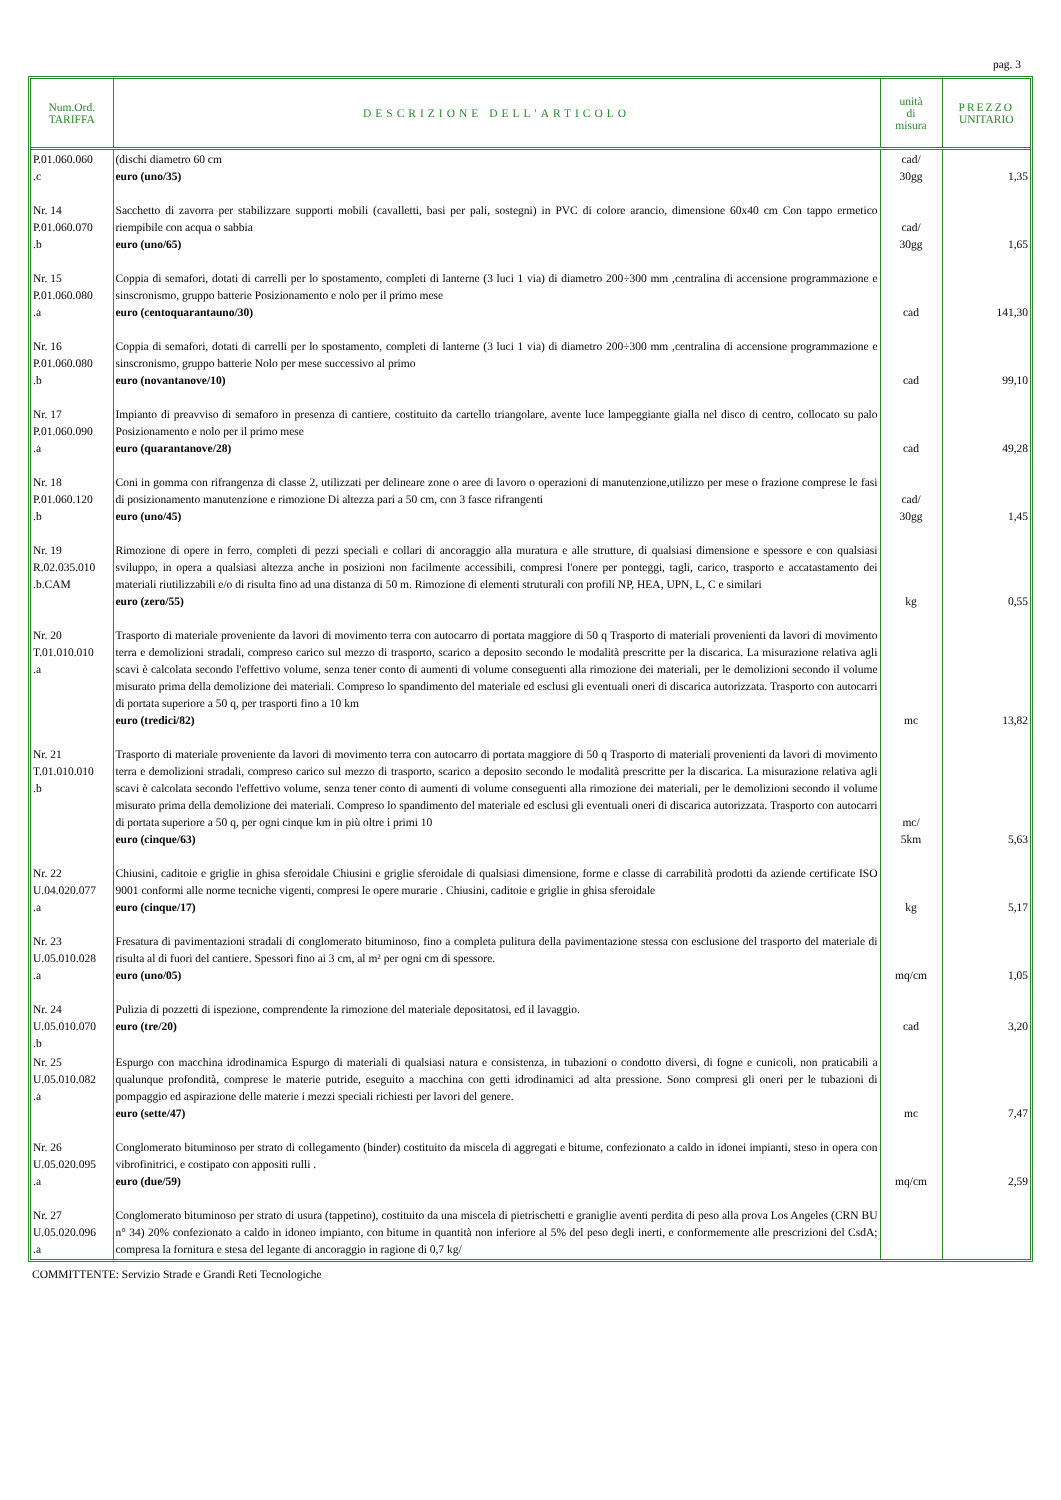pag. 3
| Num.Ord. TARIFFA | DESCRIZIONE DELL'ARTICOLO | unità di misura | PREZZO UNITARIO |
| --- | --- | --- | --- |
| P.01.060.060 .c | (dischi diametro 60 cm euro (uno/35) | cad/ 30gg | 1,35 |
| Nr. 14 P.01.060.070 .b | Sacchetto di zavorra per stabilizzare supporti mobili (cavalletti, basi per pali, sostegni) in PVC di colore arancio, dimensione 60x40 cm Con tappo ermetico riempibile con acqua o sabbia euro (uno/65) | cad/ 30gg | 1,65 |
| Nr. 15 P.01.060.080 .a | Coppia di semafori, dotati di carrelli per lo spostamento, completi di lanterne (3 luci 1 via) di diametro 200÷300 mm ,centralina di accensione programmazione e sinscronismo, gruppo batterie Posizionamento e nolo per il primo mese euro (centoquarantauno/30) | cad | 141,30 |
| Nr. 16 P.01.060.080 .b | Coppia di semafori, dotati di carrelli per lo spostamento, completi di lanterne (3 luci 1 via) di diametro 200÷300 mm ,centralina di accensione programmazione e sinscronismo, gruppo batterie Nolo per mese successivo al primo euro (novantanove/10) | cad | 99,10 |
| Nr. 17 P.01.060.090 .a | Impianto di preavviso di semaforo in presenza di cantiere, costituito da cartello triangolare, avente luce lampeggiante gialla nel disco di centro, collocato su palo Posizionamento e nolo per il primo mese euro (quarantanove/28) | cad | 49,28 |
| Nr. 18 P.01.060.120 .b | Coni in gomma con rifrangenza di classe 2, utilizzati per delineare zone o aree di lavoro o operazioni di manutenzione,utilizzo per mese o frazione comprese le fasi di posizionamento manutenzione e rimozione Di altezza pari a 50 cm, con 3 fasce rifrangenti euro (uno/45) | cad/ 30gg | 1,45 |
| Nr. 19 R.02.035.010 .b.CAM | Rimozione di opere in ferro, completi di pezzi speciali e collari di ancoraggio alla muratura e alle strutture, di qualsiasi dimensione e spessore e con qualsiasi sviluppo, in opera a qualsiasi altezza anche in posizioni non facilmente accessibili, compresi l'onere per ponteggi, tagli, carico, trasporto e accatastamento dei materiali riutilizzabili e/o di risulta fino ad una distanza di 50 m. Rimozione di elementi struturali con profili NP, HEA, UPN, L, C e similari euro (zero/55) | kg | 0,55 |
| Nr. 20 T.01.010.010 .a | Trasporto di materiale proveniente da lavori di movimento terra con autocarro di portata maggiore di 50 q Trasporto di materiali provenienti da lavori di movimento terra e demolizioni stradali, compreso carico sul mezzo di trasporto, scarico a deposito secondo le modalità prescritte per la discarica. La misurazione relativa agli scavi è calcolata secondo l'effettivo volume, senza tener conto di aumenti di volume conseguenti alla rimozione dei materiali, per le demolizioni secondo il volume misurato prima della demolizione dei materiali. Compreso lo spandimento del materiale ed esclusi gli eventuali oneri di discarica autorizzata. Trasporto con autocarri di portata superiore a 50 q, per trasporti fino a 10 km euro (tredici/82) | mc | 13,82 |
| Nr. 21 T.01.010.010 .b | Trasporto di materiale proveniente da lavori di movimento terra con autocarro di portata maggiore di 50 q Trasporto di materiali provenienti da lavori di movimento terra e demolizioni stradali, compreso carico sul mezzo di trasporto, scarico a deposito secondo le modalità prescritte per la discarica. La misurazione relativa agli scavi è calcolata secondo l'effettivo volume, senza tener conto di aumenti di volume conseguenti alla rimozione dei materiali, per le demolizioni secondo il volume misurato prima della demolizione dei materiali. Compreso lo spandimento del materiale ed esclusi gli eventuali oneri di discarica autorizzata. Trasporto con autocarri di portata superiore a 50 q, per ogni cinque km in più oltre i primi 10 euro (cinque/63) | mc/ 5km | 5,63 |
| Nr. 22 U.04.020.077 .a | Chiusini, caditoie e griglie in ghisa sferoidale Chiusini e griglie sferoidale di qualsiasi dimensione, forme e classe di carrabilità prodotti da aziende certificate ISO 9001 conformi alle norme tecniche vigenti, compresi le opere murarie . Chiusini, caditoie e griglie in ghisa sferoidale euro (cinque/17) | kg | 5,17 |
| Nr. 23 U.05.010.028 .a | Fresatura di pavimentazioni stradali di conglomerato bituminoso, fino a completa pulitura della pavimentazione stessa con esclusione del trasporto del materiale di risulta al di fuori del cantiere. Spessori fino ai 3 cm, al m² per ogni cm di spessore. euro (uno/05) | mq/cm | 1,05 |
| Nr. 24 U.05.010.070 .b | Pulizia di pozzetti di ispezione, comprendente la rimozione del materiale depositatosi, ed il lavaggio. euro (tre/20) | cad | 3,20 |
| Nr. 25 U.05.010.082 .a | Espurgo con macchina idrodinamica Espurgo di materiali di qualsiasi natura e consistenza, in tubazioni o condotto diversi, di fogne e cunicoli, non praticabili a qualunque profondità, comprese le materie putride, eseguito a macchina con getti idrodinamici ad alta pressione. Sono compresi gli oneri per le tubazioni di pompaggio ed aspirazione delle materie i mezzi speciali richiesti per lavori del genere. euro (sette/47) | mc | 7,47 |
| Nr. 26 U.05.020.095 .a | Conglomerato bituminoso per strato di collegamento (binder) costituito da miscela di aggregati e bitume, confezionato a caldo in idonei impianti, steso in opera con vibrofinitrici, e costipato con appositi rulli . euro (due/59) | mq/cm | 2,59 |
| Nr. 27 U.05.020.096 .a | Conglomerato bituminoso per strato di usura (tappetino), costituito da una miscela di pietrischetti e graniglie aventi perdita di peso alla prova Los Angeles (CRN BU n° 34) 20% confezionato a caldo in idoneo impianto, con bitume in quantità non inferiore al 5% del peso degli inerti, e conformemente alle prescrizioni del CsdA; compresa la fornitura e stesa del legante di ancoraggio in ragione di 0,7 kg/ | | |
COMMITTENTE: Servizio Strade e Grandi Reti Tecnologiche